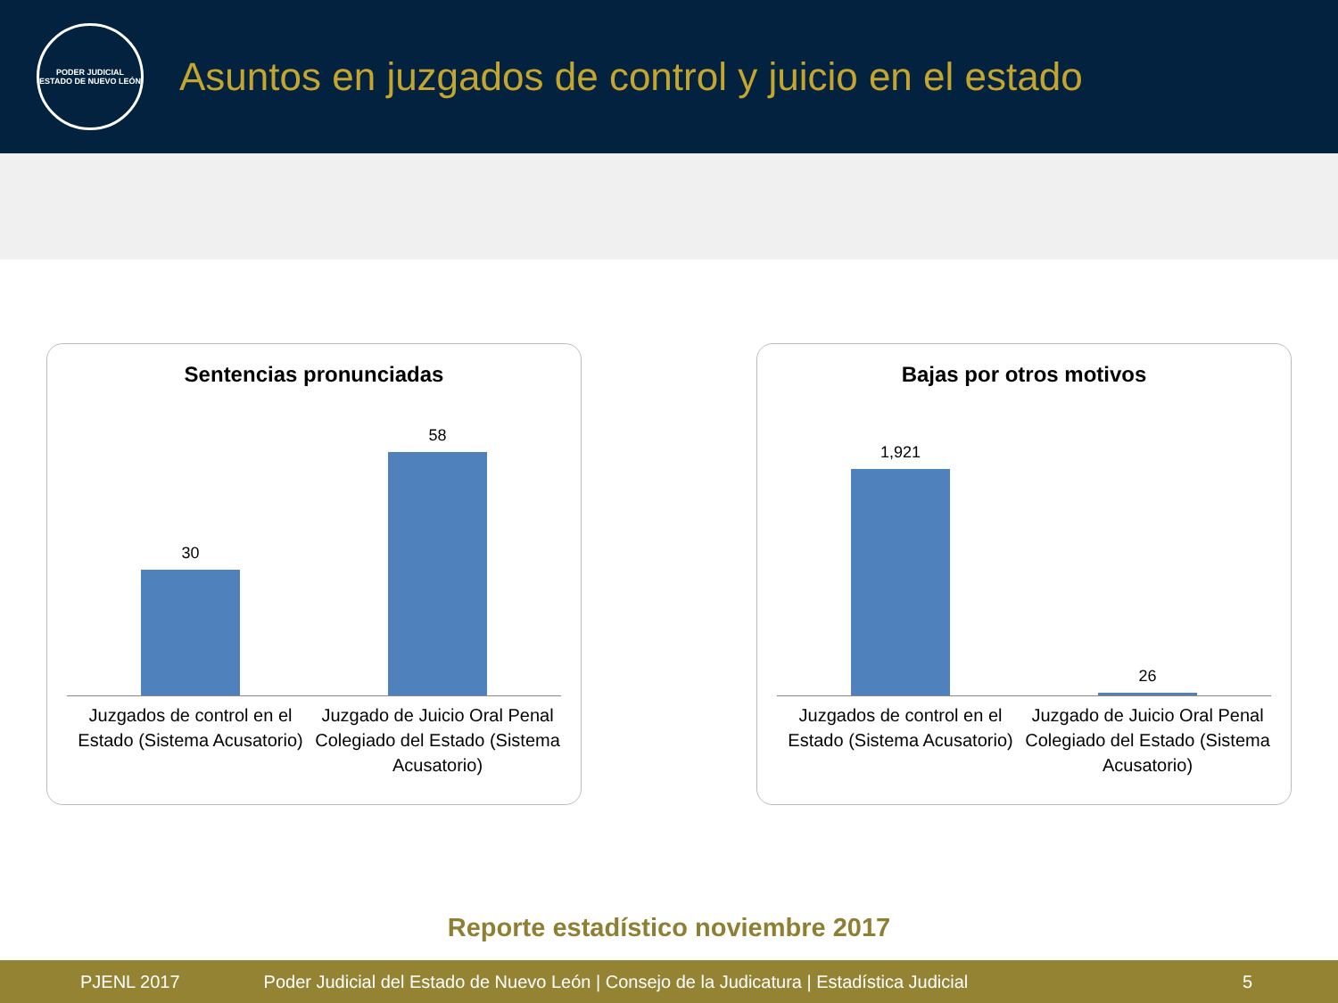PODER JUDICIAL
ESTADO DE NUEVO LEÓN
Asuntos en juzgados de control y juicio en el estado
Sentencias pronunciadas
30 58
Juzgados de control en el Estado (Sistema Acusatorio)
Juzgado de Juicio Oral Penal Colegiado del Estado (Sistema Acusatorio)
Bajas por otros motivos
1,921 26
Juzgados de control en el Estado (Sistema Acusatorio)
Juzgado de Juicio Oral Penal Colegiado del Estado (Sistema Acusatorio)
Reporte estadístico noviembre 2017
PJENL 2017 Poder Judicial del Estado de Nuevo León | Consejo de la Judicatura | Estadística Judicial 5